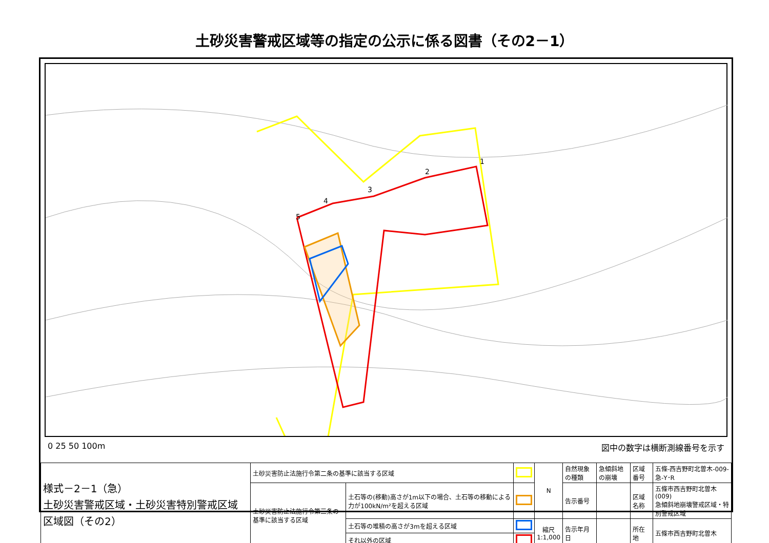土砂災害警戒区域等の指定の公示に係る図書（その2－1）
1
2
3
4
5
0 25 50 100m 図中の数字は横断測線番号を示す
| 様式－2－1（急） 土砂災害警戒区域・土砂災害特別警戒区域 区域図（その2） | 土砂災害防止法施行令第二条の基準に該当する区域 | | | N | 自然現象の種類 | 急傾斜地の崩壊 | 区域番号 | 五條-西吉野町北曽木-009-急-Y･R |
| | 土砂災害防止法施行令第三条の基準に該当する区域 | 土石等の(移動)高さが1m以下の場合、土石等の移動による力が100kN/m²を超える区域 | | | 告示番号 | | 区域名称 | 五條市西吉野町北曽木(009) 急傾斜地崩壊警戒区域・特別警戒区域 |
| | | 土石等の堆積の高さが3mを超える区域 | | 縮尺 1:1,000 | 告示年月日 | | 所在地 | 五條市西吉野町北曽木 |
| | | それ以外の区域 | | | | | | |